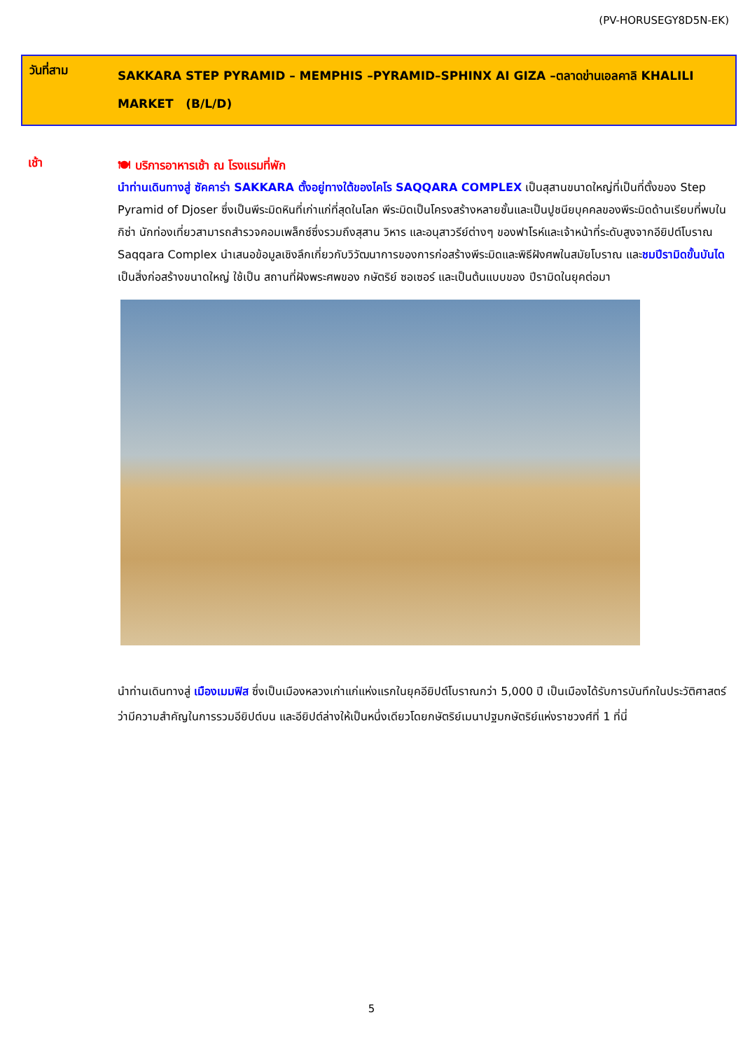(PV-HORUSEGY8D5N-EK)
วันที่สาม
SAKKARA STEP PYRAMID – MEMPHIS –PYRAMID–SPHINX AI GIZA –ตลาดข่านเอลคาลิ KHALILI MARKET (B/L/D)
เช้า
🍽 บริการอาหารเช้า ณ โรงแรมที่พัก
นำท่านเดินทางสู่ ซัคคาร่า SAKKARA ตั้งอยู่ทางใต้ของไคโร SAQQARA COMPLEX เป็นสุสานขนาดใหญ่ที่เป็นที่ตั้งของ Step Pyramid of Djoser ซึ่งเป็นพีระมิดหินที่เก่าแก่ที่สุดในโลก พีระมิดเป็นโครงสร้างหลายชั้นและเป็นปูชนียบุคคลของพีระมิดด้านเรียบที่พบในกิซ่า นักท่องเที่ยวสามารถสำรวจคอมเพล็กซ์ซึ่งรวมถึงสุสาน วิหาร และอนุสาวรีย์ต่างๆ ของฟาโรห์และเจ้าหน้าที่ระดับสูงจากอียิปต์โบราณ Saqqara Complex นำเสนอข้อมูลเชิงลึกเกี่ยวกับวิวัฒนาการของการก่อสร้างพีระมิดและพิธีฝังศพในสมัยโบราณ และชมปีรามิดขั้นบันได เป็นสิ่งก่อสร้างขนาดใหญ่ ใช้เป็น สถานที่ฝังพระศพของ กษัตริย์ ซอเซอร์ และเป็นต้นแบบของ ปีรามิดในยุคต่อมา
นำท่านเดินทางสู่ เมืองเมมฟิส ซึ่งเป็นเมืองหลวงเก่าแก่แห่งแรกในยุคอียิปต์โบราณกว่า 5,000 ปี เป็นเมืองได้รับการบันทึกในประวัติศาสตร์ว่ามีความสำคัญในการรวมอียิปต์บน และอียิปต์ล่างให้เป็นหนึ่งเดียวโดยกษัตริย์เมนาปฐมกษัตริย์แห่งราชวงศ์ที่ 1 ที่นี่
5